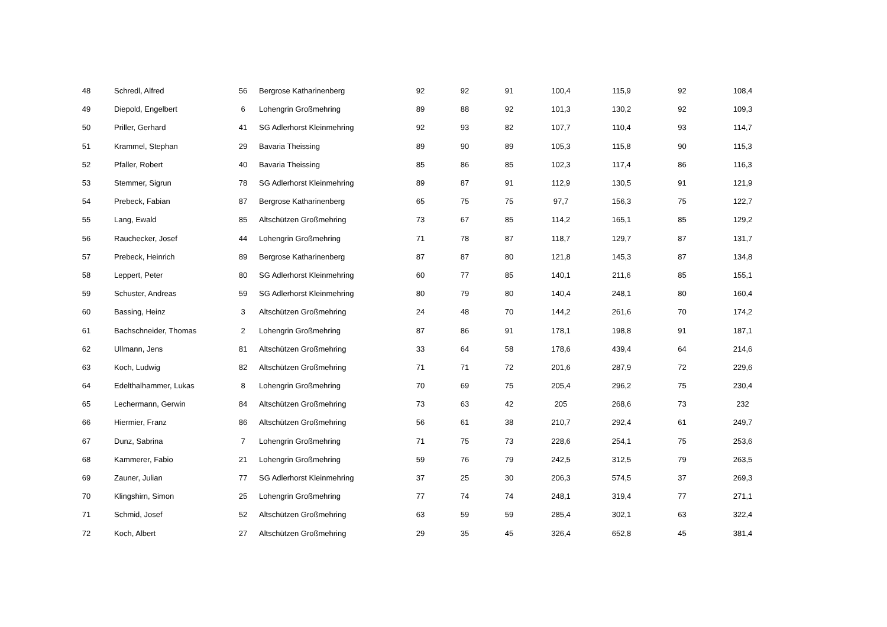| 48 | Schredl, Alfred | 56 | Bergrose Katharinenberg | 92 | 92 | 91 | 100,4 | 115,9 | 92 | 108,4 |
| 49 | Diepold, Engelbert | 6 | Lohengrin Großmehring | 89 | 88 | 92 | 101,3 | 130,2 | 92 | 109,3 |
| 50 | Priller, Gerhard | 41 | SG Adlerhorst Kleinmehring | 92 | 93 | 82 | 107,7 | 110,4 | 93 | 114,7 |
| 51 | Krammel, Stephan | 29 | Bavaria Theissing | 89 | 90 | 89 | 105,3 | 115,8 | 90 | 115,3 |
| 52 | Pfaller, Robert | 40 | Bavaria Theissing | 85 | 86 | 85 | 102,3 | 117,4 | 86 | 116,3 |
| 53 | Stemmer, Sigrun | 78 | SG Adlerhorst Kleinmehring | 89 | 87 | 91 | 112,9 | 130,5 | 91 | 121,9 |
| 54 | Prebeck, Fabian | 87 | Bergrose Katharinenberg | 65 | 75 | 75 | 97,7 | 156,3 | 75 | 122,7 |
| 55 | Lang, Ewald | 85 | Altschützen Großmehring | 73 | 67 | 85 | 114,2 | 165,1 | 85 | 129,2 |
| 56 | Rauchecker, Josef | 44 | Lohengrin Großmehring | 71 | 78 | 87 | 118,7 | 129,7 | 87 | 131,7 |
| 57 | Prebeck, Heinrich | 89 | Bergrose Katharinenberg | 87 | 87 | 80 | 121,8 | 145,3 | 87 | 134,8 |
| 58 | Leppert, Peter | 80 | SG Adlerhorst Kleinmehring | 60 | 77 | 85 | 140,1 | 211,6 | 85 | 155,1 |
| 59 | Schuster, Andreas | 59 | SG Adlerhorst Kleinmehring | 80 | 79 | 80 | 140,4 | 248,1 | 80 | 160,4 |
| 60 | Bassing, Heinz | 3 | Altschützen Großmehring | 24 | 48 | 70 | 144,2 | 261,6 | 70 | 174,2 |
| 61 | Bachschneider, Thomas | 2 | Lohengrin Großmehring | 87 | 86 | 91 | 178,1 | 198,8 | 91 | 187,1 |
| 62 | Ullmann, Jens | 81 | Altschützen Großmehring | 33 | 64 | 58 | 178,6 | 439,4 | 64 | 214,6 |
| 63 | Koch, Ludwig | 82 | Altschützen Großmehring | 71 | 71 | 72 | 201,6 | 287,9 | 72 | 229,6 |
| 64 | Edelthalhammer, Lukas | 8 | Lohengrin Großmehring | 70 | 69 | 75 | 205,4 | 296,2 | 75 | 230,4 |
| 65 | Lechermann, Gerwin | 84 | Altschützen Großmehring | 73 | 63 | 42 | 205 | 268,6 | 73 | 232 |
| 66 | Hiermier, Franz | 86 | Altschützen Großmehring | 56 | 61 | 38 | 210,7 | 292,4 | 61 | 249,7 |
| 67 | Dunz, Sabrina | 7 | Lohengrin Großmehring | 71 | 75 | 73 | 228,6 | 254,1 | 75 | 253,6 |
| 68 | Kammerer, Fabio | 21 | Lohengrin Großmehring | 59 | 76 | 79 | 242,5 | 312,5 | 79 | 263,5 |
| 69 | Zauner, Julian | 77 | SG Adlerhorst Kleinmehring | 37 | 25 | 30 | 206,3 | 574,5 | 37 | 269,3 |
| 70 | Klingshirn, Simon | 25 | Lohengrin Großmehring | 77 | 74 | 74 | 248,1 | 319,4 | 77 | 271,1 |
| 71 | Schmid, Josef | 52 | Altschützen Großmehring | 63 | 59 | 59 | 285,4 | 302,1 | 63 | 322,4 |
| 72 | Koch, Albert | 27 | Altschützen Großmehring | 29 | 35 | 45 | 326,4 | 652,8 | 45 | 381,4 |